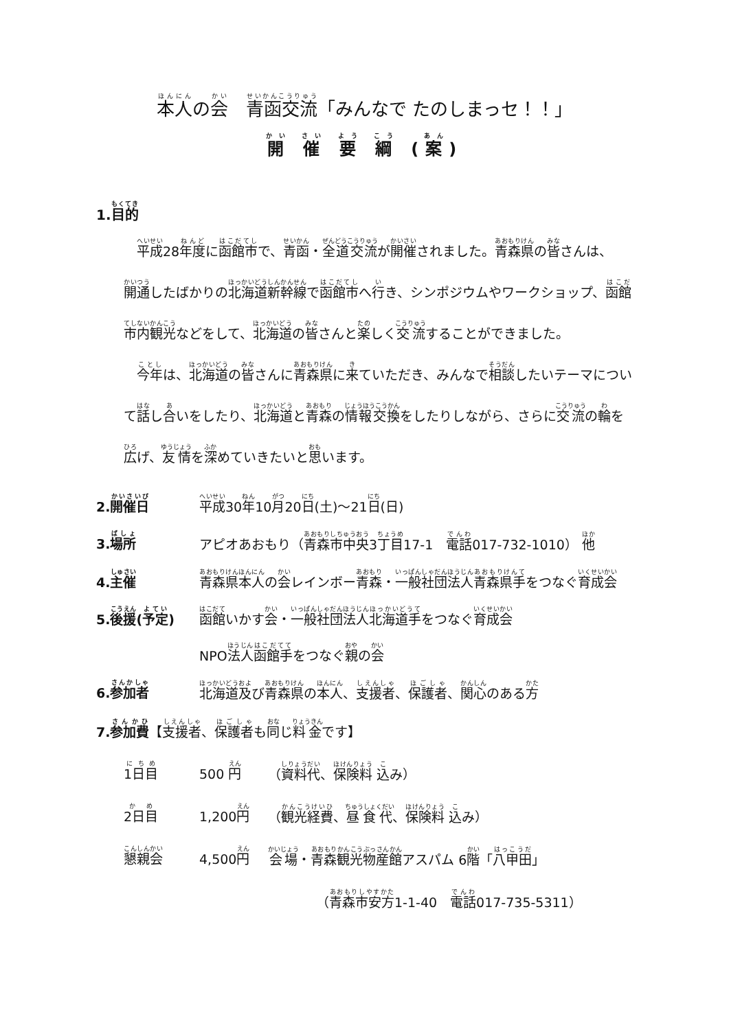本人の会　青函交流「みんなで たのしまっセ！！」
開 催 要 綱 (案)
1.目的
平成28年度に函館市で、青函・全道交流が開催されました。青森県の皆さんは、開通したばかりの北海道新幹線で函館市へ行き、シンポジウムやワークショップ、函館市内観光などをして、北海道の皆さんと楽しく交流することができました。
今年は、北海道の皆さんに青森県に来ていただき、みんなで相談したいテーマについて話し合いをしたり、北海道と青森の情報交換をしたりしながら、さらに交流の輪を広げ、友情を深めていきたいと思います。
2.開催日 平成30年10月20日(土)～21日(日)
3.場所 アピオあおもり（青森市中央3丁目17-1　電話017-732-1010） 他
4.主催 青森県本人の会レインボー青森・一般社団法人青森県手をつなぐ育成会
5.後援(予定) 函館いかす会・一般社団法人北海道手をつなぐ育成会
NPO法人函館手をつなぐ親の会
6.参加者 北海道及び青森県の本人、支援者、保護者、関心のある方
7.参加費【支援者、保護者も同じ料金です】
1日目 500 円 （資料代、保険料 込み）
2日目 1,200円 （観光経費、昼食代、保険料 込み）
懇親会 4,500円 会場・青森観光物産館アスパム 6階「八甲田」
（青森市安方1-1-40　電話017-735-5311）